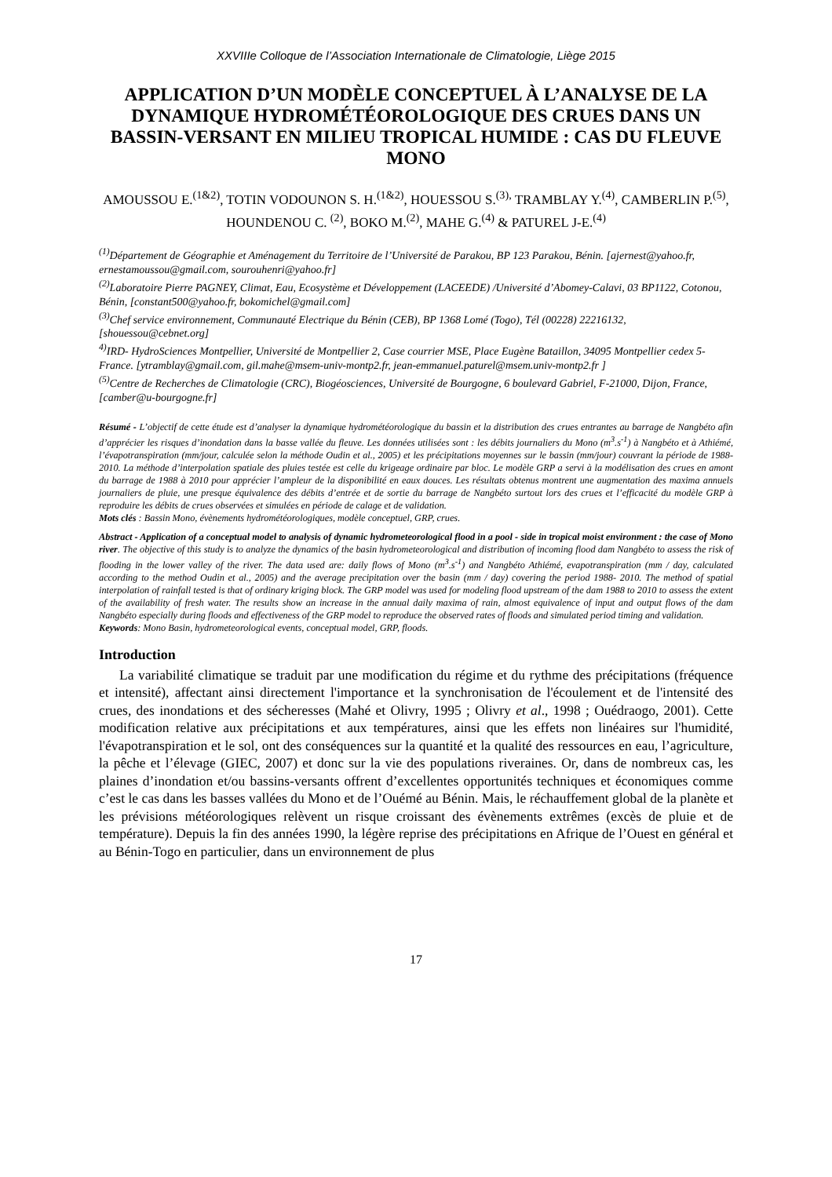XXVIIIe Colloque de l’Association Internationale de Climatologie, Liège 2015
APPLICATION D’UN MODÈLE CONCEPTUEL À L’ANALYSE DE LA DYNAMIQUE HYDROMÉTÉOROLOGIQUE DES CRUES DANS UN BASSIN-VERSANT EN MILIEU TROPICAL HUMIDE : CAS DU FLEUVE MONO
AMOUSSOU E.<sup>(1&2)</sup>, TOTIN VODOUNON S. H.<sup>(1&2)</sup>, HOUESSOU S.<sup>(3),</sup> TRAMBLAY Y.<sup>(4)</sup>, CAMBERLIN P.<sup>(5)</sup>, HOUNDENOU C. <sup>(2)</sup>, BOKO M.<sup>(2)</sup>, MAHE G.<sup>(4)</sup> & PATUREL J-E.<sup>(4)</sup>
<sup>(1)</sup> Département de Géographie et Aménagement du Territoire de l’Université de Parakou, BP 123 Parakou, Bénin. [ajernest@yahoo.fr, ernestamoussou@gmail.com, sourouhenri@yahoo.fr]
<sup>(2)</sup> Laboratoire Pierre PAGNEY, Climat, Eau, Ecosystème et Développement (LACEEDE) /Université d’Abomey-Calavi, 03 BP1122, Cotonou, Bénin, [constant500@yahoo.fr, bokomichel@gmail.com]
<sup>(3)</sup> Chef service environnement, Communauté Electrique du Bénin (CEB), BP 1368 Lomé (Togo), Tél (00228) 22216132, [shouessou@cebnet.org]
<sup>4)</sup> IRD- HydroSciences Montpellier, Université de Montpellier 2, Case courrier MSE, Place Eugène Bataillon, 34095 Montpellier cedex 5-France. [ytramblay@gmail.com, gil.mahe@msem-univ-montp2.fr, jean-emmanuel.paturel@msem.univ-montp2.fr ]
<sup>(5)</sup> Centre de Recherches de Climatologie (CRC), Biogéosciences, Université de Bourgogne, 6 boulevard Gabriel, F-21000, Dijon, France, [camber@u-bourgogne.fr]
Résumé - L’objectif de cette étude est d’analyser la dynamique hydrométéorologique du bassin et la distribution des crues entrantes au barrage de Nangbéto afin d’apprécier les risques d’inondation dans la basse vallée du fleuve. Les données utilisées sont : les débits journaliers du Mono (m<sup>3</sup>.s<sup>-1</sup>) à Nangbéto et à Athiémé, l’évapotranspiration (mm/jour, calculée selon la méthode Oudin et al., 2005) et les précipitations moyennes sur le bassin (mm/jour) couvrant la période de 1988-2010. La méthode d’interpolation spatiale des pluies testée est celle du krigeage ordinaire par bloc. Le modèle GRP a servi à la modélisation des crues en amont du barrage de 1988 à 2010 pour apprécier l’ampleur de la disponibilité en eaux douces. Les résultats obtenus montrent une augmentation des maxima annuels journaliers de pluie, une presque équivalence des débits d’entrée et de sortie du barrage de Nangbéto surtout lors des crues et l’efficacité du modèle GRP à reproduire les débits de crues observées et simulées en période de calage et de validation.
Mots clés : Bassin Mono, évènements hydrométéorologiques, modèle conceptuel, GRP, crues.
Abstract - Application of a conceptual model to analysis of dynamic hydrometeorological flood in a pool - side in tropical moist environment : the case of Mono river. The objective of this study is to analyze the dynamics of the basin hydrometeorological and distribution of incoming flood dam Nangbéto to assess the risk of flooding in the lower valley of the river. The data used are: daily flows of Mono (m<sup>3</sup>.s<sup>-1</sup>) and Nangbéto Athiémé, evapotranspiration (mm / day, calculated according to the method Oudin et al., 2005) and the average precipitation over the basin (mm / day) covering the period 1988- 2010. The method of spatial interpolation of rainfall tested is that of ordinary kriging block. The GRP model was used for modeling flood upstream of the dam 1988 to 2010 to assess the extent of the availability of fresh water. The results show an increase in the annual daily maxima of rain, almost equivalence of input and output flows of the dam Nangbéto especially during floods and effectiveness of the GRP model to reproduce the observed rates of floods and simulated period timing and validation.
Keywords: Mono Basin, hydrometeorological events, conceptual model, GRP, floods.
Introduction
La variabilité climatique se traduit par une modification du régime et du rythme des précipitations (fréquence et intensité), affectant ainsi directement l'importance et la synchronisation de l'écoulement et de l'intensité des crues, des inondations et des sécheresses (Mahé et Olivry, 1995 ; Olivry et al., 1998 ; Ouédraogo, 2001). Cette modification relative aux précipitations et aux températures, ainsi que les effets non linéaires sur l'humidité, l'évapotranspiration et le sol, ont des conséquences sur la quantité et la qualité des ressources en eau, l’agriculture, la pêche et l’élevage (GIEC, 2007) et donc sur la vie des populations riveraines. Or, dans de nombreux cas, les plaines d’inondation et/ou bassins-versants offrent d’excellentes opportunités techniques et économiques comme c’est le cas dans les basses vallées du Mono et de l’Ouémé au Bénin. Mais, le réchauffement global de la planète et les prévisions météorologiques relèvent un risque croissant des évènements extrêmes (excès de pluie et de température). Depuis la fin des années 1990, la légère reprise des précipitations en Afrique de l’Ouest en général et au Bénin-Togo en particulier, dans un environnement de plus
17